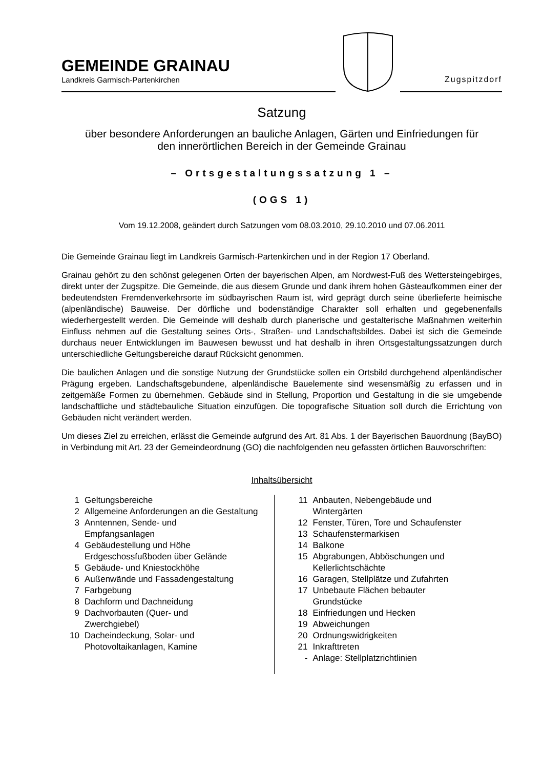GEMEINDE GRAINAU
Landkreis Garmisch-Partenkirchen
Zugspitzdorf
Satzung
über besondere Anforderungen an bauliche Anlagen, Gärten und Einfriedungen für
den innerörtlichen Bereich in der Gemeinde Grainau
– Ortsgestaltungssatzung 1 –
(OGS 1)
Vom 19.12.2008, geändert durch Satzungen vom 08.03.2010, 29.10.2010 und 07.06.2011
Die Gemeinde Grainau liegt im Landkreis Garmisch-Partenkirchen und in der Region 17 Oberland.
Grainau gehört zu den schönst gelegenen Orten der bayerischen Alpen, am Nordwest-Fuß des Wettersteingebirges, direkt unter der Zugspitze. Die Gemeinde, die aus diesem Grunde und dank ihrem hohen Gästeaufkommen einer der bedeutendsten Fremdenverkehrsorte im südbayrischen Raum ist, wird geprägt durch seine überlieferte heimische (alpenländische) Bauweise. Der dörfliche und bodenständige Charakter soll erhalten und gegebenenfalls wiederhergestellt werden. Die Gemeinde will deshalb durch planerische und gestalterische Maßnahmen weiterhin Einfluss nehmen auf die Gestaltung seines Orts-, Straßen- und Landschaftsbildes. Dabei ist sich die Gemeinde durchaus neuer Entwicklungen im Bauwesen bewusst und hat deshalb in ihren Ortsgestaltungssatzungen durch unterschiedliche Geltungsbereiche darauf Rücksicht genommen.
Die baulichen Anlagen und die sonstige Nutzung der Grundstücke sollen ein Ortsbild durchgehend alpenländischer Prägung ergeben. Landschaftsgebundene, alpenländische Bauelemente sind wesensmäßig zu erfassen und in zeitgemäße Formen zu übernehmen. Gebäude sind in Stellung, Proportion und Gestaltung in die sie umgebende landschaftliche und städtebauliche Situation einzufügen. Die topografische Situation soll durch die Errichtung von Gebäuden nicht verändert werden.
Um dieses Ziel zu erreichen, erlässt die Gemeinde aufgrund des Art. 81 Abs. 1 der Bayerischen Bauordnung (BayBO) in Verbindung mit Art. 23 der Gemeindeordnung (GO) die nachfolgenden neu gefassten örtlichen Bauvorschriften:
Inhaltsübersicht
1 Geltungsbereiche
2 Allgemeine Anforderungen an die Gestaltung
3 Anntennen, Sende- und
Empfangsanlagen
4 Gebäudestellung und Höhe Erdgeschossfußboden über Gelände
5 Gebäude- und Kniestockhöhe
6 Außenwände und Fassadengestaltung
7 Farbgebung
8 Dachform und Dachneidung
9 Dachvorbauten (Quer- und
Zwerchgiebel)
10 Dacheindeckung, Solar- und
Photovoltaikanlagen, Kamine
11 Anbauten, Nebengebäude und
Wintergärten
12 Fenster, Türen, Tore und Schaufenster
13 Schaufenstermarkisen
14 Balkone
15 Abgrabungen, Abböschungen und
Kellerlichtschächte
16 Garagen, Stellplätze und Zufahrten
17 Unbebaute Flächen bebauter
Grundstücke
18 Einfriedungen und Hecken
19 Abweichungen
20 Ordnungswidrigkeiten
21 Inkrafttreten
- Anlage: Stellplatzrichtlinien